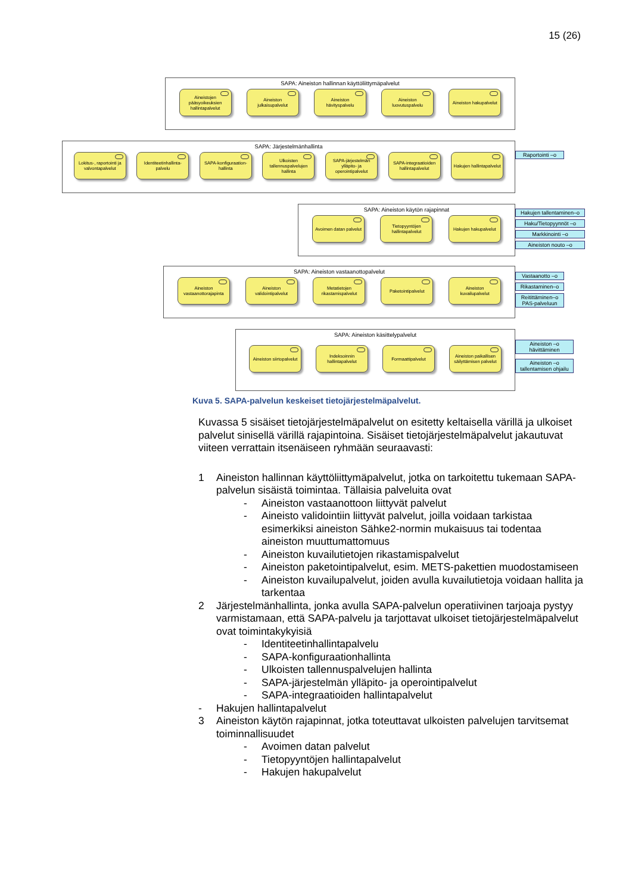15 (26)
SAPA: Aineiston hallinnan käyttöliittymäpalvelut
Aineistojen pääsyoikeuksien hallintapalvelut
Aineiston julkaisupalvelut
Aineiston hävityspalvelu
Aineiston luovutuspalvelu
Aineiston hakupalvelut
SAPA: Järjestelmänhallinta
Lokitus-, raportointi ja valvontapalvelut
Identiteetinhallinta-palvelu
SAPA-konfiguraation-hallinta
Ulkoisten tallennuspalvelujen hallinta
SAPA-järjestelmän ylläpito- ja operointipalvelut
SAPA-integraatioiden hallintapalvelut
Hakujen hallintapalvelut
Raportointi –o
SAPA: Aineiston käytön rajapinnat
Avoimen datan palvelut
Tietopyyntöjen hallintapalvelut
Hakujen hakupalvelut
Hakujen tallentaminen–o
Haku/Tietopyynnöt –o
Markkinointi –o
Aineiston nouto –o
SAPA: Aineiston vastaanottopalvelut
Aineiston vastaanottorajapinta
Aineiston validointipalvelut
Metatietojen rikastamispalvelut
Paketointipalvelut Aineiston kuvailupalvelut
Vastaanotto –o
Rikastaminen–o
Reitittäminen–o PAS-palveluun
SAPA: Aineiston käsittelypalvelut
Aineiston siirtopalvelut
Indeksoinnin hallintapalvelut
Formaattipalvelut Aineiston paikallisen säilyttämisen palvelut
Aineiston –o hävittäminen
Aineiston –o tallentamisen ohjailu
Kuva 5. SAPA-palvelun keskeiset tietojärjestelmäpalvelut.
Kuvassa 5 sisäiset tietojärjestelmäpalvelut on esitetty keltaisella värillä ja ulkoiset palvelut sinisellä värillä rajapintoina. Sisäiset tietojärjestelmäpalvelut jakautuvat viiteen verrattain itsenäiseen ryhmään seuraavasti:
1 Aineiston hallinnan käyttöliittymäpalvelut, jotka on tarkoitettu tukemaan SAPA-palvelun sisäistä toimintaa. Tällaisia palveluita ovat
- Aineiston vastaanottoon liittyvät palvelut
- Aineisto validointiin liittyvät palvelut, joilla voidaan tarkistaa esimerkiksi aineiston Sähke2-normin mukaisuus tai todentaa aineiston muuttumattomuus
- Aineiston kuvailutietojen rikastamispalvelut
- Aineiston paketointipalvelut, esim. METS-pakettien muodostamiseen
- Aineiston kuvailupalvelut, joiden avulla kuvailutietoja voidaan hallita ja tarkentaa
2 Järjestelmänhallinta, jonka avulla SAPA-palvelun operatiivinen tarjoaja pystyy varmistamaan, että SAPA-palvelu ja tarjottavat ulkoiset tietojärjestelmäpalvelut ovat toimintakykyisiä
- Identiteetinhallintapalvelu
- SAPA-konfiguraationhallinta
- Ulkoisten tallennuspalvelujen hallinta
- SAPA-järjestelmän ylläpito- ja operointipalvelut
- SAPA-integraatioiden hallintapalvelut
- Hakujen hallintapalvelut
3 Aineiston käytön rajapinnat, jotka toteuttavat ulkoisten palvelujen tarvitsemat toiminnallisuudet
- Avoimen datan palvelut
- Tietopyyntöjen hallintapalvelut
- Hakujen hakupalvelut